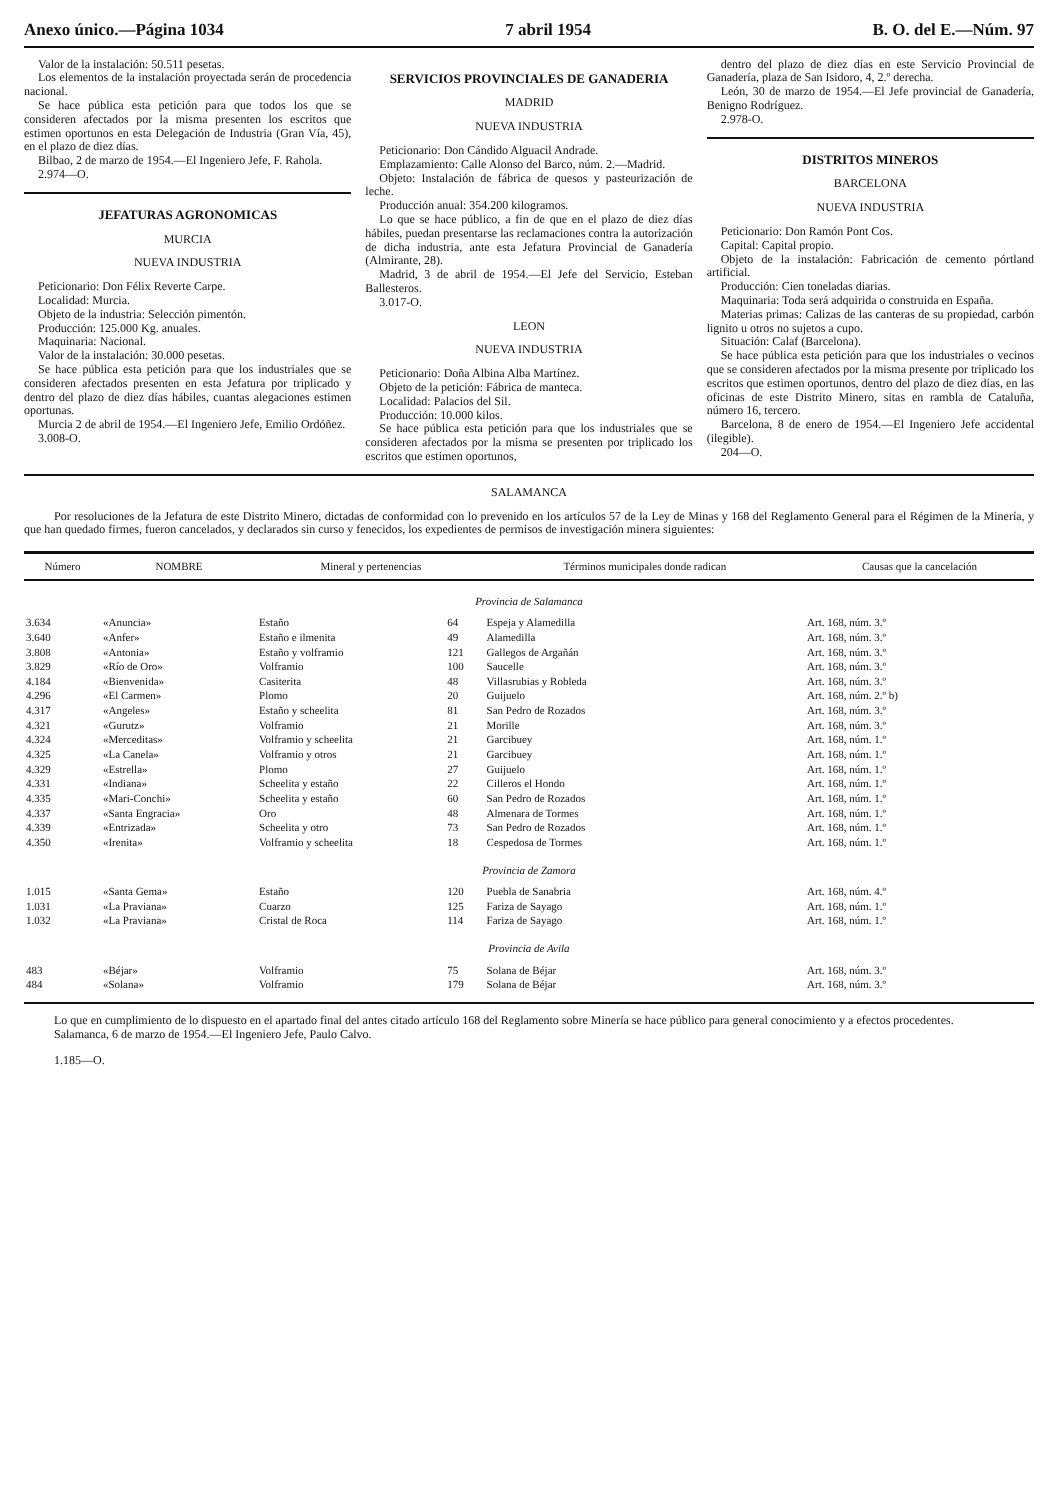Anexo único.—Página 1034 7 abril 1954 B. O. del E.—Núm. 97
Valor de la instalación: 50.511 pesetas.
Los elementos de la instalación proyectada serán de procedencia nacional.
Se hace pública esta petición para que todos los que se consideren afectados por la misma presenten los escritos que estimen oportunos en esta Delegación de Industria (Gran Vía, 45), en el plazo de diez días.
Bilbao, 2 de marzo de 1954.—El Ingeniero Jefe, F. Rahola.
2.974—O.
JEFATURAS AGRONOMICAS
MURCIA
NUEVA INDUSTRIA
Peticionario: Don Félix Reverte Carpe.
Localidad: Murcia.
Objeto de la industria: Selección pimentón.
Producción: 125.000 Kg. anuales.
Maquinaria: Nacional.
Valor de la instalación: 30.000 pesetas.
Se hace pública esta petición para que los industriales que se consideren afectados presenten en esta Jefatura por triplicado y dentro del plazo de diez días hábiles, cuantas alegaciones estimen oportunas.
Murcia 2 de abril de 1954.—El Ingeniero Jefe, Emilio Ordóñez.
3.008-O.
SERVICIOS PROVINCIALES DE GANADERIA
MADRID
NUEVA INDUSTRIA
Peticionario: Don Cándido Alguacil Andrade.
Emplazamiento: Calle Alonso del Barco, núm. 2.—Madrid.
Objeto: Instalación de fábrica de quesos y pasteurización de leche.
Producción anual: 354.200 kilogramos.
Lo que se hace público, a fin de que en el plazo de diez días hábiles, puedan presentarse las reclamaciones contra la autorización de dicha industria, ante esta Jefatura Provincial de Ganadería (Almirante, 28).
Madrid, 3 de abril de 1954.—El Jefe del Servicio, Esteban Ballesteros.
3.017-O.
LEON
NUEVA INDUSTRIA
Peticionario: Doña Albina Alba Martínez.
Objeto de la petición: Fábrica de manteca.
Localidad: Palacios del Sil.
Producción: 10.000 kilos.
Se hace pública esta petición para que los industriales que se consideren afectados por la misma se presenten por triplicado los escritos que estimen oportunos,
dentro del plazo de diez días en este Servicio Provincial de Ganadería, plaza de San Isidoro, 4, 2.º derecha.
León, 30 de marzo de 1954.—El Jefe provincial de Ganadería, Benigno Rodríguez.
2.978-O.
DISTRITOS MINEROS
BARCELONA
NUEVA INDUSTRIA
Peticionario: Don Ramón Pont Cos.
Capital: Capital propio.
Objeto de la instalación: Fabricación de cemento pórtland artificial.
Producción: Cien toneladas diarias.
Maquinaria: Toda será adquirida o construida en España.
Materias primas: Calizas de las canteras de su propiedad, carbón lignito u otros no sujetos a cupo.
Situación: Calaf (Barcelona).
Se hace pública esta petición para que los industriales o vecinos que se consideren afectados por la misma presente por triplicado los escritos que estimen oportunos, dentro del plazo de diez días, en las oficinas de este Distrito Minero, sitas en rambla de Cataluña, número 16, tercero.
Barcelona, 8 de enero de 1954.—El Ingeniero Jefe accidental (ilegible).
204—O.
SALAMANCA
Por resoluciones de la Jefatura de este Distrito Minero, dictadas de conformidad con lo prevenido en los artículos 57 de la Ley de Minas y 168 del Reglamento General para el Régimen de la Minería, y que han quedado firmes, fueron cancelados, y declarados sin curso y fenecidos, los expedientes de permisos de investigación minera siguientes:
| Número | NOMBRE | Mineral y pertenencias | | Términos municipales donde radican | Causas que la cancelación |
| --- | --- | --- | --- | --- | --- |
| Provincia de Salamanca | | | | | |
| 3.634 | «Anuncia» | Estaño | 64 | Espeja y Alamedilla | Art. 168, núm. 3.º |
| 3.640 | «Anfer» | Estaño e ilmenita | 49 | Alamedilla | Art. 168, núm. 3.º |
| 3.808 | «Antonia» | Estaño y volframio | 121 | Gallegos de Argañán | Art. 168, núm. 3.º |
| 3.829 | «Río de Oro» | Volframio | 100 | Saucelle | Art. 168, núm. 3.º |
| 4.184 | «Bienvenida» | Casiterita | 48 | Villasrubias y Robleda | Art. 168, núm. 3.º |
| 4.296 | «El Carmen» | Plomo | 20 | Guijuelo | Art. 168, núm. 2.º b) |
| 4.317 | «Angeles» | Estaño y scheelita | 81 | San Pedro de Rozados | Art. 168, núm. 3.º |
| 4.321 | «Gurutz» | Volframio | 21 | Morille | Art. 168, núm. 3.º |
| 4.324 | «Merceditas» | Volframio y scheelita | 21 | Garcibuey | Art. 168, núm. 1.º |
| 4.325 | «La Canela» | Volframio y otros | 21 | Garcibuey | Art. 168, núm. 1.º |
| 4.329 | «Estrella» | Plomo | 27 | Guijuelo | Art. 168, núm. 1.º |
| 4.331 | «Indiana» | Scheelita y estaño | 22 | Cilleros el Hondo | Art. 168, núm. 1.º |
| 4.335 | «Mari-Conchi» | Scheelita y estaño | 60 | San Pedro de Rozados | Art. 168, núm. 1.º |
| 4.337 | «Santa Engracia» | Oro | 48 | Almenara de Tormes | Art. 168, núm. 1.º |
| 4.339 | «Entrizada» | Scheelita y otro | 73 | San Pedro de Rozados | Art. 168, núm. 1.º |
| 4.350 | «Irenita» | Volframio y scheelita | 18 | Cespedosa de Tormes | Art. 168, núm. 1.º |
| Provincia de Zamora | | | | | |
| 1.015 | «Santa Gema» | Estaño | 120 | Puebla de Sanabria | Art. 168, núm. 4.º |
| 1.031 | «La Praviana» | Cuarzo | 125 | Fariza de Sayago | Art. 168, núm. 1.º |
| 1.032 | «La Praviana» | Cristal de Roca | 114 | Fariza de Sayago | Art. 168, núm. 1.º |
| Provincia de Avila | | | | | |
| 483 | «Béjar» | Volframio | 75 | Solana de Béjar | Art. 168, núm. 3.º |
| 484 | «Solana» | Volframio | 179 | Solana de Béjar | Art. 168, núm. 3.º |
Lo que en cumplimiento de lo dispuesto en el apartado final del antes citado artículo 168 del Reglamento sobre Minería se hace público para general conocimiento y a efectos procedentes.
Salamanca, 6 de marzo de 1954.—El Ingeniero Jefe, Paulo Calvo.
1.185—O.